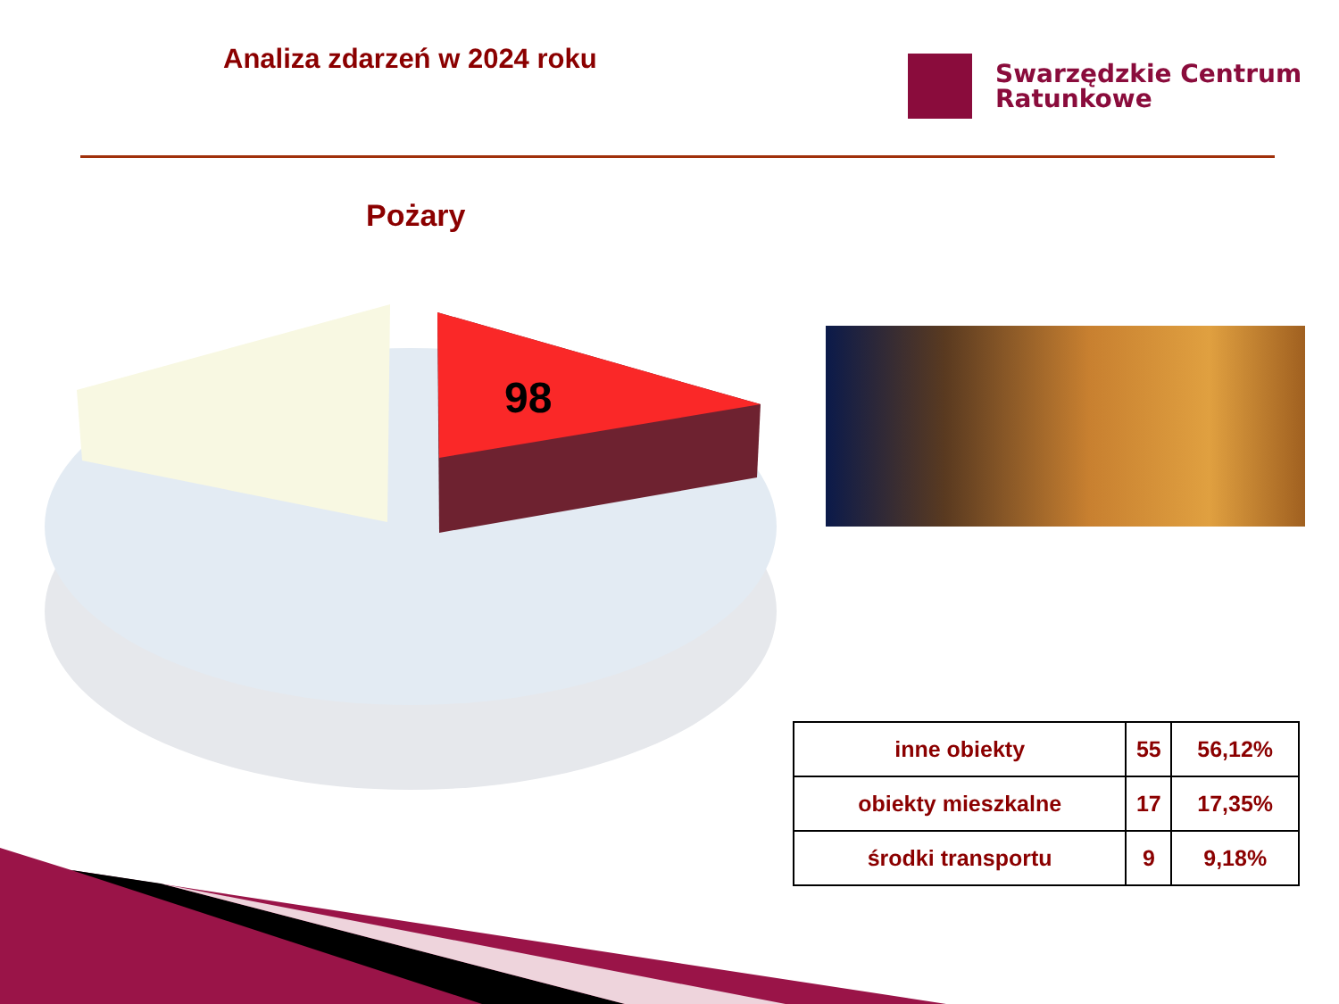Analiza zdarzeń w 2024 roku
Swarzędzkie Centrum
Ratunkowe
Pożary
98
| inne obiekty | 55 | 56,12% |
| obiekty mieszkalne | 17 | 17,35% |
| środki transportu | 9 | 9,18% |